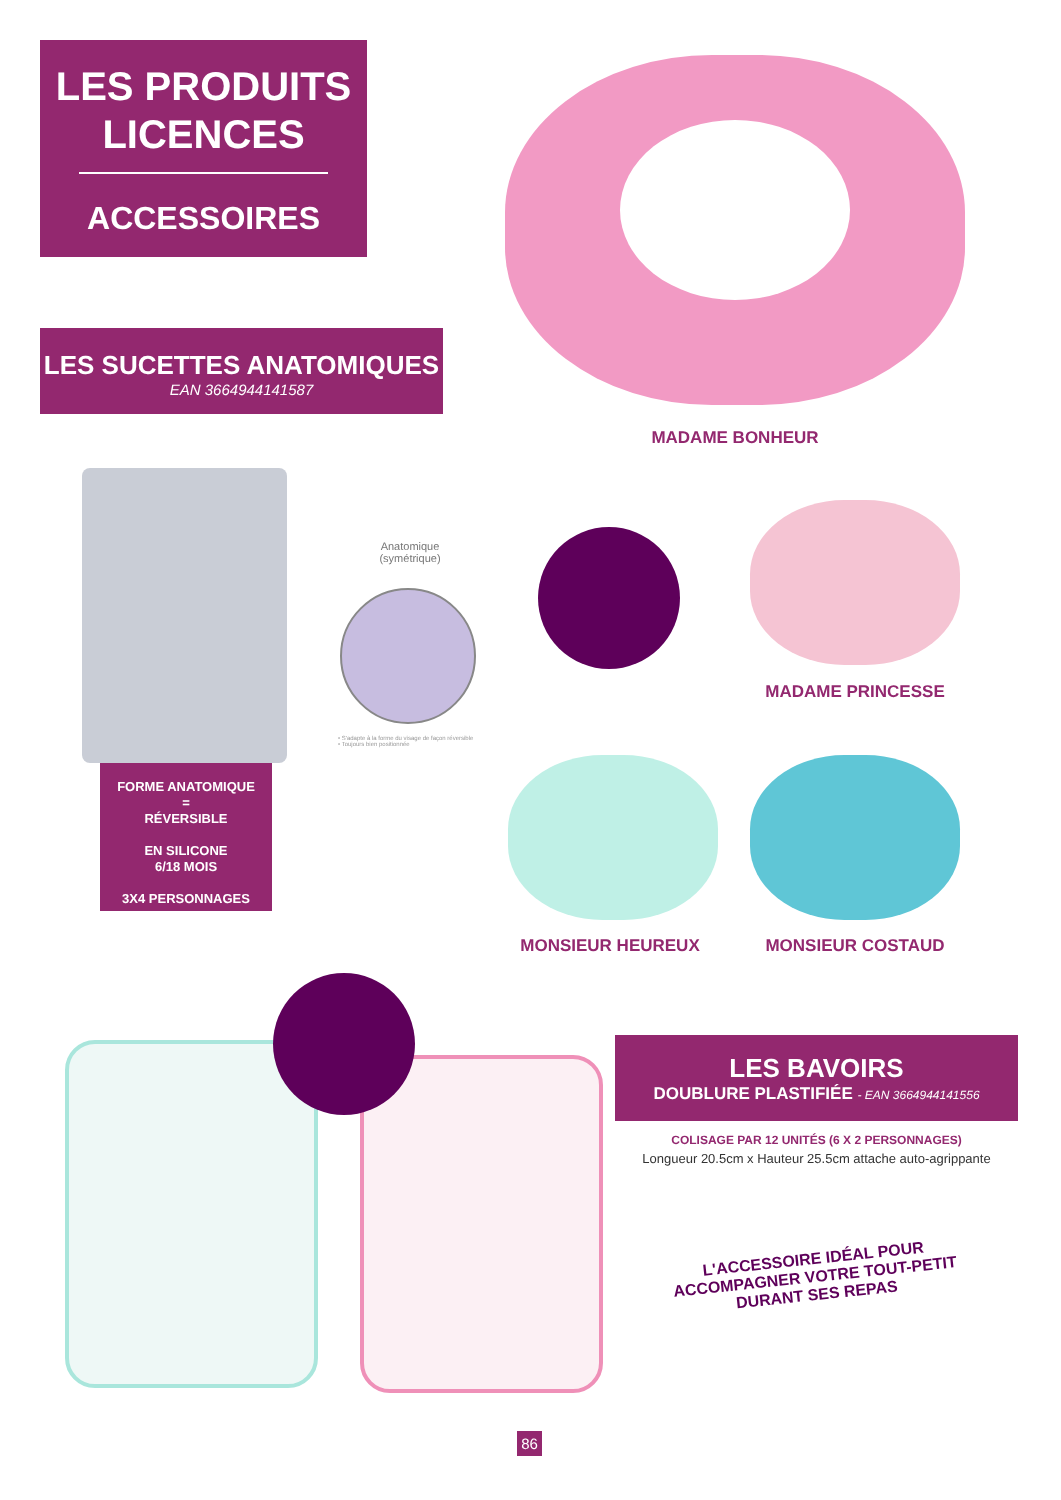LES PRODUITS
LICENCES
ACCESSOIRES
LES SUCETTES ANATOMIQUES
EAN 3664944141587
MADAME BONHEUR
Anatomique
(symétrique)
• S'adapte à la forme du visage de façon réversible
• Toujours bien positionnée
MADAME PRINCESSE
FORME ANATOMIQUE
=
RÉVERSIBLE
EN SILICONE
6/18 MOIS
3X4 PERSONNAGES
MONSIEUR HEUREUX MONSIEUR COSTAUD
LES BAVOIRS
DOUBLURE PLASTIFIÉE - EAN 3664944141556
COLISAGE PAR 12 UNITÉS (6 X 2 PERSONNAGES)
Longueur 20.5cm x Hauteur 25.5cm attache auto-agrippante
L'ACCESSOIRE IDÉAL POUR
ACCOMPAGNER VOTRE TOUT-PETIT
DURANT SES REPAS
86